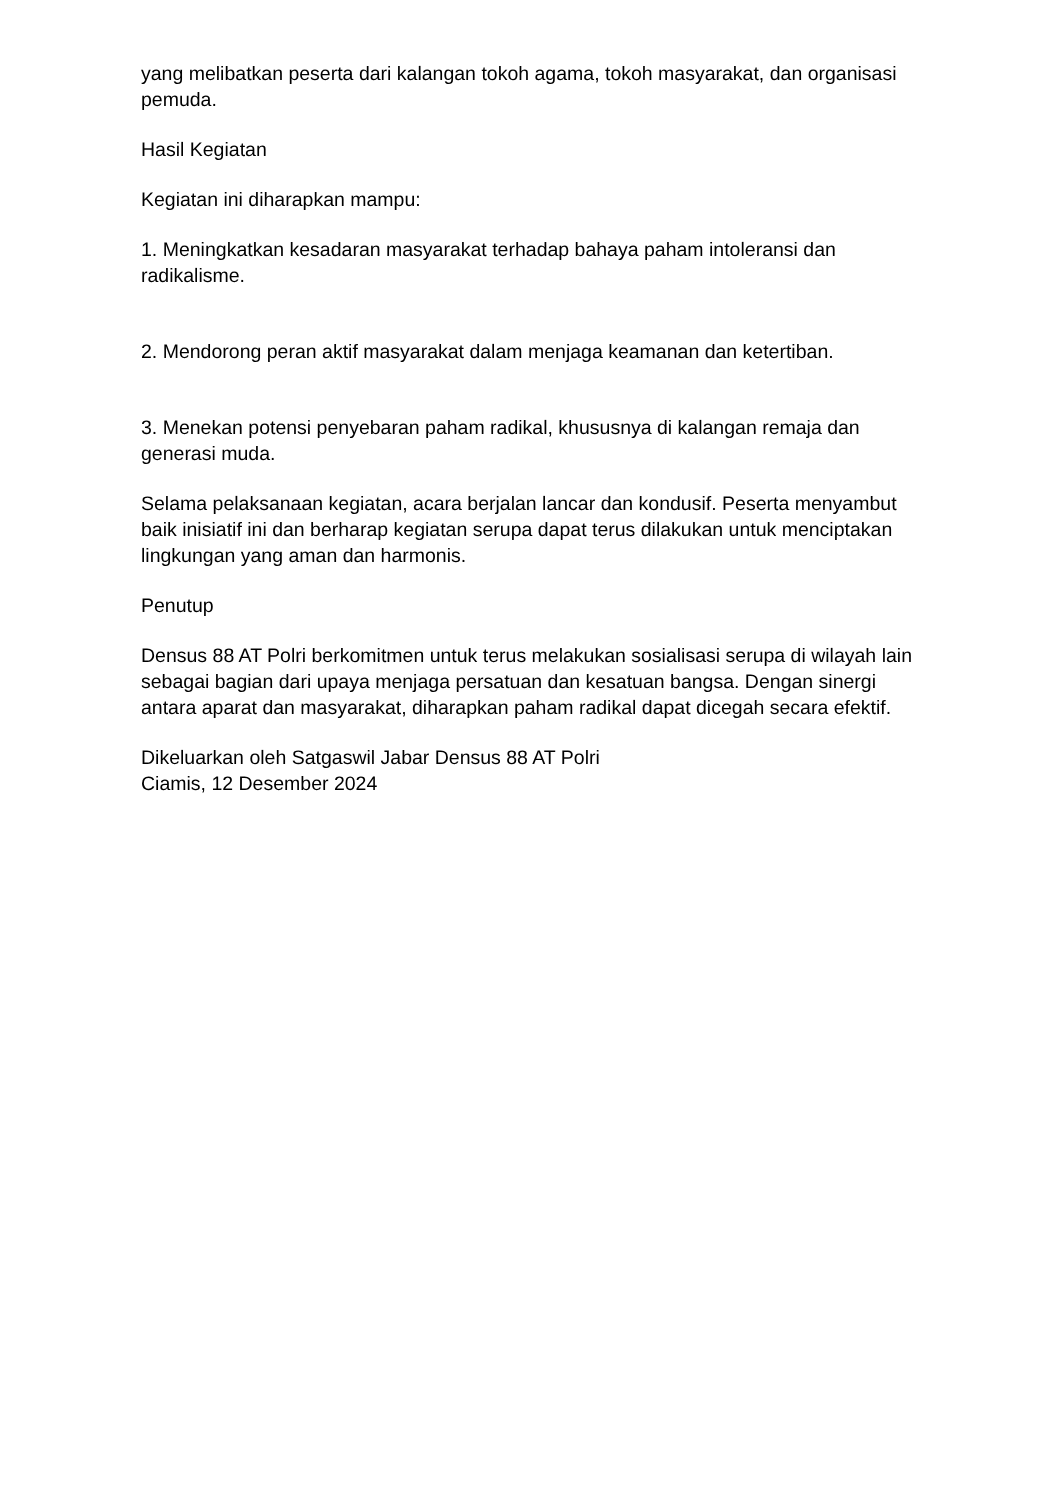yang melibatkan peserta dari kalangan tokoh agama, tokoh masyarakat, dan organisasi pemuda.
Hasil Kegiatan
Kegiatan ini diharapkan mampu:
1. Meningkatkan kesadaran masyarakat terhadap bahaya paham intoleransi dan radikalisme.
2. Mendorong peran aktif masyarakat dalam menjaga keamanan dan ketertiban.
3. Menekan potensi penyebaran paham radikal, khususnya di kalangan remaja dan generasi muda.
Selama pelaksanaan kegiatan, acara berjalan lancar dan kondusif. Peserta menyambut baik inisiatif ini dan berharap kegiatan serupa dapat terus dilakukan untuk menciptakan lingkungan yang aman dan harmonis.
Penutup
Densus 88 AT Polri berkomitmen untuk terus melakukan sosialisasi serupa di wilayah lain sebagai bagian dari upaya menjaga persatuan dan kesatuan bangsa. Dengan sinergi antara aparat dan masyarakat, diharapkan paham radikal dapat dicegah secara efektif.
Dikeluarkan oleh Satgaswil Jabar Densus 88 AT Polri
Ciamis, 12 Desember 2024